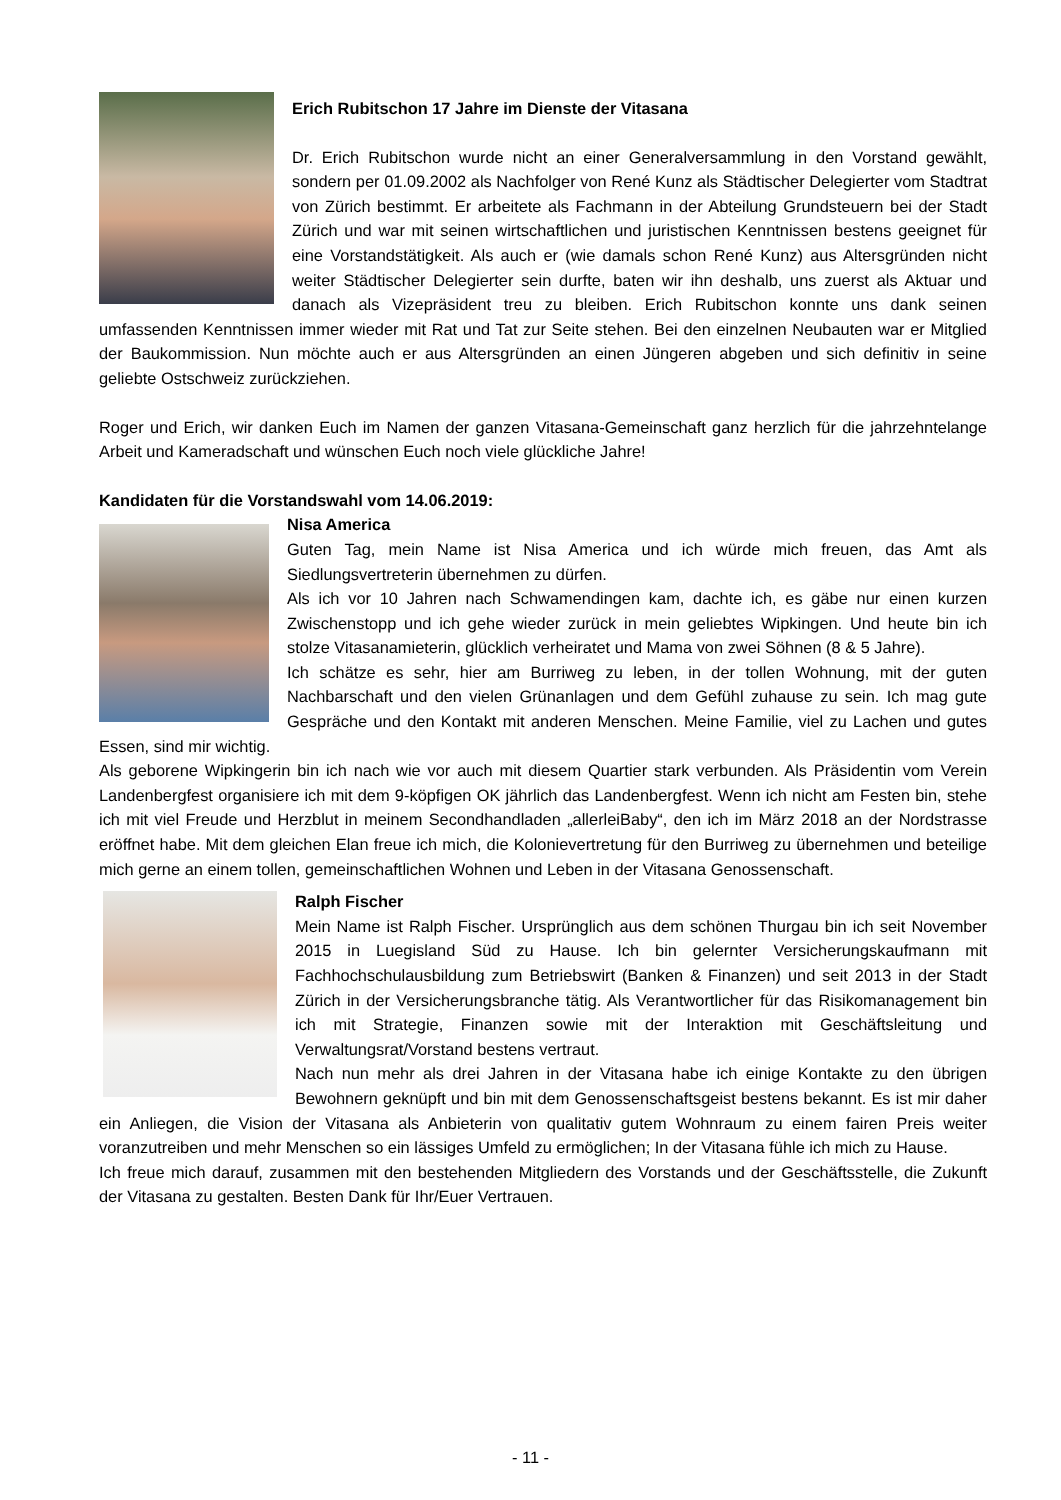Erich Rubitschon 17 Jahre im Dienste der Vitasana
Dr. Erich Rubitschon wurde nicht an einer Generalversammlung in den Vorstand gewählt, sondern per 01.09.2002 als Nachfolger von René Kunz als Städtischer Delegierter vom Stadtrat von Zürich bestimmt. Er arbeitete als Fachmann in der Abteilung Grundsteuern bei der Stadt Zürich und war mit seinen wirtschaftlichen und juristischen Kenntnissen bestens geeignet für eine Vorstandstätigkeit. Als auch er (wie damals schon René Kunz) aus Altersgründen nicht weiter Städtischer Delegierter sein durfte, baten wir ihn deshalb, uns zuerst als Aktuar und danach als Vizepräsident treu zu bleiben. Erich Rubitschon konnte uns dank seinen umfassenden Kenntnissen immer wieder mit Rat und Tat zur Seite stehen. Bei den einzelnen Neubauten war er Mitglied der Baukommission. Nun möchte auch er aus Altersgründen an einen Jüngeren abgeben und sich definitiv in seine geliebte Ostschweiz zurückziehen.
Roger und Erich, wir danken Euch im Namen der ganzen Vitasana-Gemeinschaft ganz herzlich für die jahrzehntelange Arbeit und Kameradschaft und wünschen Euch noch viele glückliche Jahre!
Kandidaten für die Vorstandswahl vom 14.06.2019:
Nisa America
Guten Tag, mein Name ist Nisa America und ich würde mich freuen, das Amt als Siedlungsvertreterin übernehmen zu dürfen.
Als ich vor 10 Jahren nach Schwamendingen kam, dachte ich, es gäbe nur einen kurzen Zwischenstopp und ich gehe wieder zurück in mein geliebtes Wipkingen. Und heute bin ich stolze Vitasanamieterin, glücklich verheiratet und Mama von zwei Söhnen (8 & 5 Jahre).
Ich schätze es sehr, hier am Burriweg zu leben, in der tollen Wohnung, mit der guten Nachbarschaft und den vielen Grünanlagen und dem Gefühl zuhause zu sein. Ich mag gute Gespräche und den Kontakt mit anderen Menschen. Meine Familie, viel zu Lachen und gutes Essen, sind mir wichtig.
Als geborene Wipkingerin bin ich nach wie vor auch mit diesem Quartier stark verbunden. Als Präsidentin vom Verein Landenbergfest organisiere ich mit dem 9-köpfigen OK jährlich das Landenbergfest. Wenn ich nicht am Festen bin, stehe ich mit viel Freude und Herzblut in meinem Secondhandladen „allerleiBaby“, den ich im März 2018 an der Nordstrasse eröffnet habe. Mit dem gleichen Elan freue ich mich, die Kolonievertretung für den Burriweg zu übernehmen und beteilige mich gerne an einem tollen, gemeinschaftlichen Wohnen und Leben in der Vitasana Genossenschaft.
Ralph Fischer
Mein Name ist Ralph Fischer. Ursprünglich aus dem schönen Thurgau bin ich seit November 2015 in Luegisland Süd zu Hause. Ich bin gelernter Versicherungskaufmann mit Fachhochschulausbildung zum Betriebswirt (Banken & Finanzen) und seit 2013 in der Stadt Zürich in der Versicherungsbranche tätig. Als Verantwortlicher für das Risikomanagement bin ich mit Strategie, Finanzen sowie mit der Interaktion mit Geschäftsleitung und Verwaltungsrat/Vorstand bestens vertraut.
Nach nun mehr als drei Jahren in der Vitasana habe ich einige Kontakte zu den übrigen Bewohnern geknüpft und bin mit dem Genossenschaftsgeist bestens bekannt. Es ist mir daher ein Anliegen, die Vision der Vitasana als Anbieterin von qualitativ gutem Wohnraum zu einem fairen Preis weiter voranzutreiben und mehr Menschen so ein lässiges Umfeld zu ermöglichen; In der Vitasana fühle ich mich zu Hause.
Ich freue mich darauf, zusammen mit den bestehenden Mitgliedern des Vorstands und der Geschäftsstelle, die Zukunft der Vitasana zu gestalten. Besten Dank für Ihr/Euer Vertrauen.
- 11 -